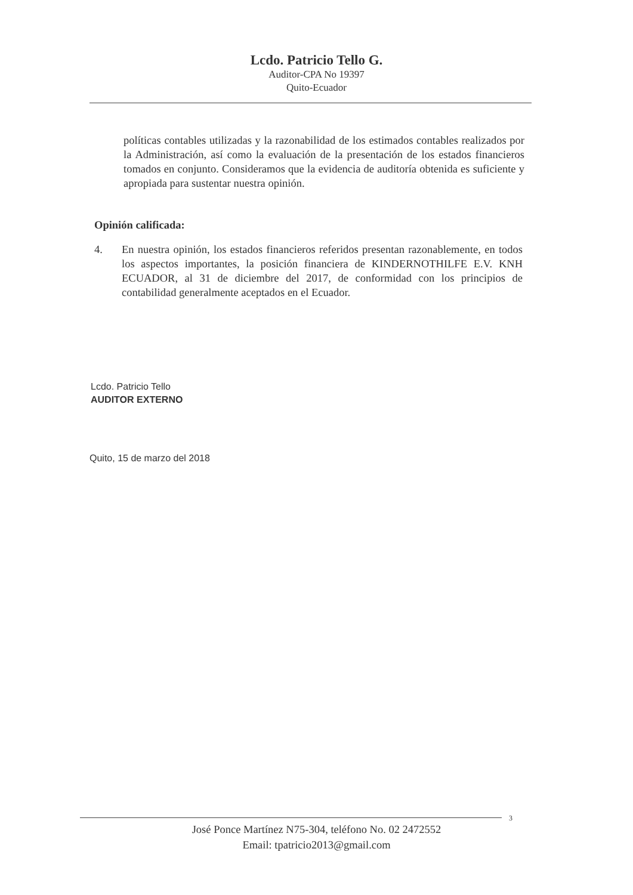Lcdo. Patricio Tello G.
Auditor-CPA No 19397
Quito-Ecuador
políticas contables utilizadas y la razonabilidad de los estimados contables realizados por la Administración, así como la evaluación de la presentación de los estados financieros tomados en conjunto. Consideramos que la evidencia de auditoría obtenida es suficiente y apropiada para sustentar nuestra opinión.
Opinión calificada:
4. En nuestra opinión, los estados financieros referidos presentan razonablemente, en todos los aspectos importantes, la posición financiera de KINDERNOTHILFE E.V. KNH ECUADOR, al 31 de diciembre del 2017, de conformidad con los principios de contabilidad generalmente aceptados en el Ecuador.
Lcdo. Patricio Tello
AUDITOR EXTERNO
Quito, 15 de marzo del 2018
3
José Ponce Martínez N75-304, teléfono No. 02 2472552
Email: tpatricio2013@gmail.com